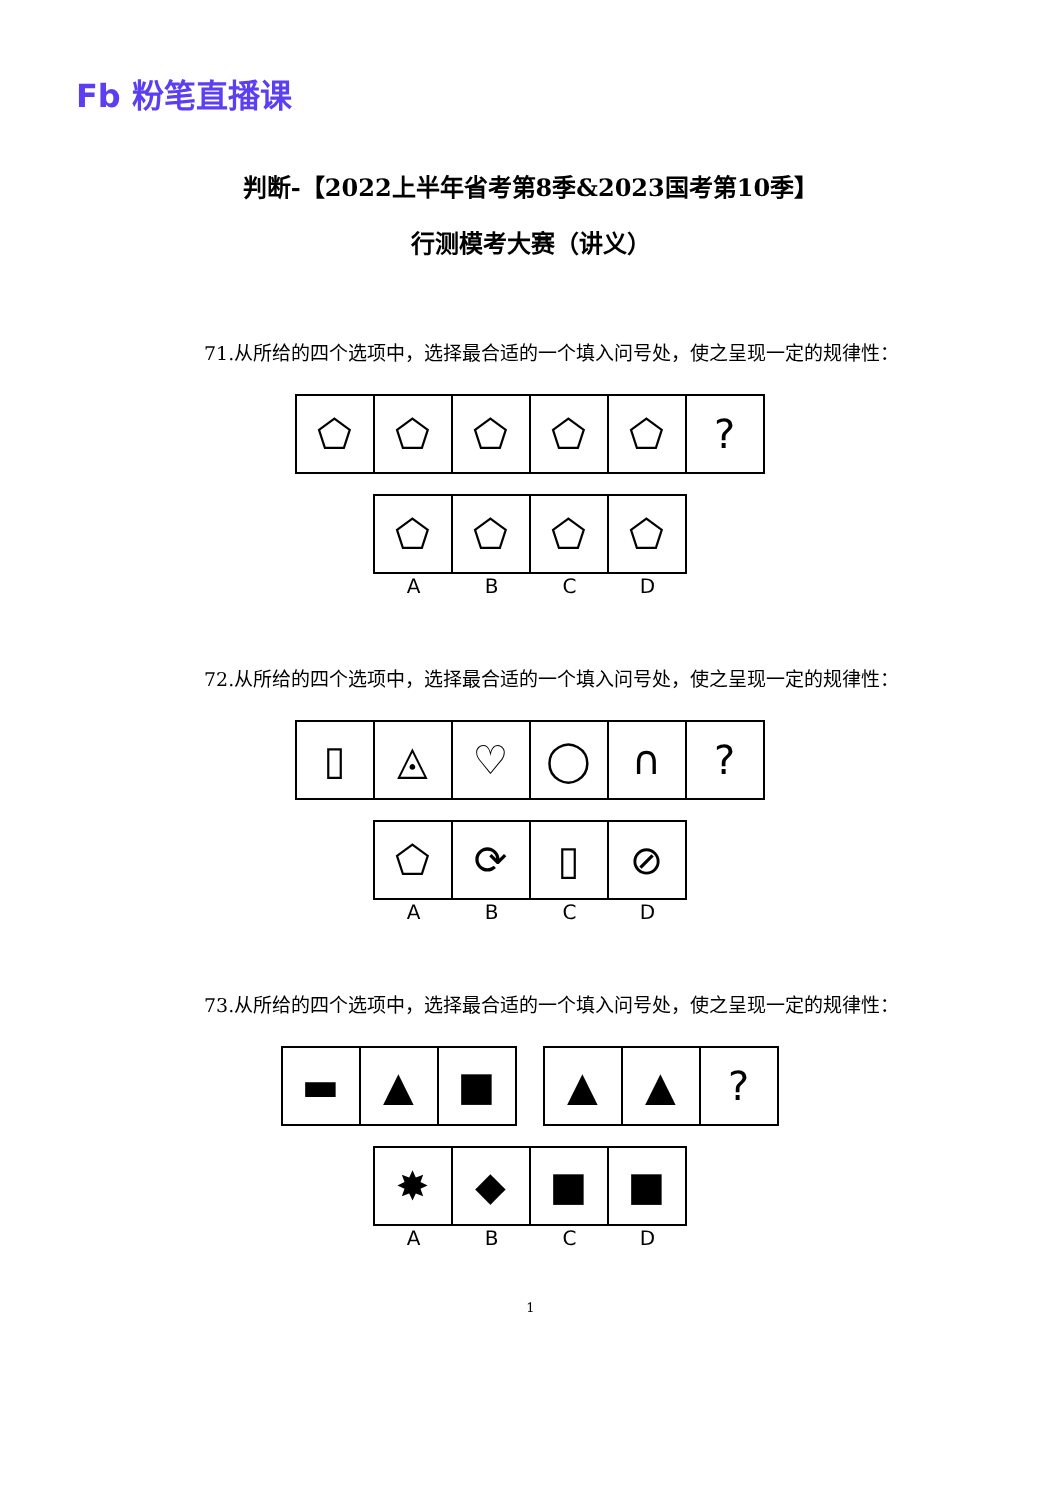Fb 粉笔直播课
判断-【2022上半年省考第8季&2023国考第10季】
行测模考大赛（讲义）
71.从所给的四个选项中，选择最合适的一个填入问号处，使之呈现一定的规律性：
⬠ ⬠ ⬠ ⬠ ⬠ ?
⬠ ⬠ ⬠ ⬠
A B C D
72.从所给的四个选项中，选择最合适的一个填入问号处，使之呈现一定的规律性：
▯ ◬ ♡ ◯ ∩ ?
⬠ ⟳ ▯ ⊘
A B C D
73.从所给的四个选项中，选择最合适的一个填入问号处，使之呈现一定的规律性：
▬ ▲ ■ ▲ ▲ ?
✸ ◆ ■ ■
A B C D
1